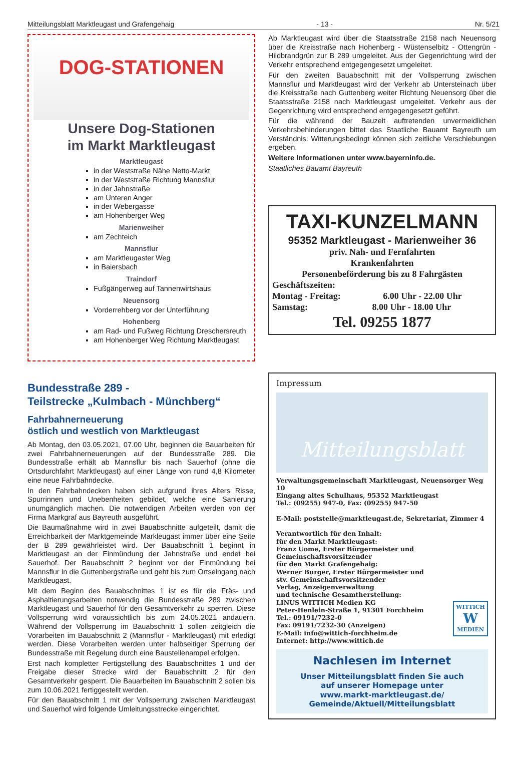Mitteilungsblatt Marktleugast und Grafengehaig - 13 - Nr. 5/21
DOG-STATIONEN
Unsere Dog-Stationen
im Markt Marktleugast
Marktleugast
in der Weststraße Nähe Netto-Markt
in der Weststraße Richtung Mannsflur
in der Jahnstraße
am Unteren Anger
in der Webergasse
am Hohenberger Weg
Marienweiher
am Zechteich
Mannsflur
am Marktleugaster Weg
in Baiersbach
Traindorf
Fußgängerweg auf Tannenwirtshaus
Neuensorg
Vorderrehberg vor der Unterführung
Hohenberg
am Rad- und Fußweg Richtung Dreschersreuth
am Hohenberger Weg Richtung Marktleugast
Bundesstraße 289 -
Teilstrecke „Kulmbach - Münchberg“
Fahrbahnerneuerung
östlich und westlich von Marktleugast
Ab Montag, den 03.05.2021, 07.00 Uhr, beginnen die Bauarbeiten für zwei Fahrbahnerneuerungen auf der Bundesstraße 289. Die Bundesstraße erhält ab Mannsflur bis nach Sauerhof (ohne die Ortsdurchfahrt Marktleugast) auf einer Länge von rund 4,8 Kilometer eine neue Fahrbahndecke.
In den Fahrbahndecken haben sich aufgrund ihres Alters Risse, Spurrinnen und Unebenheiten gebildet, welche eine Sanierung unumgänglich machen. Die notwendigen Arbeiten werden von der Firma Markgraf aus Bayreuth ausgeführt.
Die Baumaßnahme wird in zwei Bauabschnitte aufgeteilt, damit die Erreichbarkeit der Marktgemeinde Markleugast immer über eine Seite der B 289 gewährleistet wird. Der Bauabschnitt 1 beginnt in Marktleugast an der Einmündung der Jahnstraße und endet bei Sauerhof. Der Bauabschnitt 2 beginnt vor der Einmündung bei Mannsflur in die Guttenbergstraße und geht bis zum Ortseingang nach Marktleugast.
Mit dem Beginn des Bauabschnittes 1 ist es für die Fräs- und Asphaltierungsarbeiten notwendig die Bundesstraße 289 zwischen Marktleugast und Sauerhof für den Gesamtverkehr zu sperren. Diese Vollsperrung wird voraussichtlich bis zum 24.05.2021 andauern. Während der Vollsperrung im Bauabschnitt 1 sollen zeitgleich die Vorarbeiten im Bauabschnitt 2 (Mannsflur - Marktleugast) mit erledigt werden. Diese Vorarbeiten werden unter halbseitiger Sperrung der Bundesstraße mit Regelung durch eine Baustellenampel erfolgen.
Erst nach kompletter Fertigstellung des Bauabschnittes 1 und der Freigabe dieser Strecke wird der Bauabschnitt 2 für den Gesamtverkehr gesperrt. Die Bauarbeiten im Bauabschnitt 2 sollen bis zum 10.06.2021 fertiggestellt werden.
Für den Bauabschnitt 1 mit der Vollsperrung zwischen Marktleugast und Sauerhof wird folgende Umleitungsstrecke eingerichtet.
Ab Marktleugast wird über die Staatsstraße 2158 nach Neuensorg über die Kreisstraße nach Hohenberg - Wüstenselbitz - Ottengrün - Hildbrandgrün zur B 289 umgeleitet. Aus der Gegenrichtung wird der Verkehr entsprechend entgegengesetzt umgeleitet.
Für den zweiten Bauabschnitt mit der Vollsperrung zwischen Mannsflur und Marktleugast wird der Verkehr ab Untersteinach über die Kreisstraße nach Guttenberg weiter Richtung Neuensorg über die Staatsstraße 2158 nach Marktleugast umgeleitet. Verkehr aus der Gegenrichtung wird entsprechend entgegengesetzt geführt.
Für die während der Bauzeit auftretenden unvermeidlichen Verkehrsbehinderungen bittet das Staatliche Bauamt Bayreuth um Verständnis. Witterungsbedingt können sich zeitliche Verschiebungen ergeben.
Weitere Informationen unter www.bayerninfo.de.
Staatliches Bauamt Bayreuth
TAXI-KUNZELMANN
95352 Marktleugast - Marienweiher 36
priv. Nah- und Fernfahrten
Krankenfahrten
Personenbeförderung bis zu 8 Fahrgästen
Geschäftszeiten:
Montag - Freitag: 6.00 Uhr - 22.00 Uhr
Samstag: 8.00 Uhr - 18.00 Uhr
Tel. 09255 1877
Impressum
Mitteilungsblatt
Verwaltungsgemeinschaft Marktleugast, Neuensorger Weg 10
Eingang altes Schulhaus, 95352 Marktleugast
Tel.: (09255) 947-0, Fax: (09255) 947-50
E-Mail: poststelle@marktleugast.de, Sekretariat, Zimmer 4
Verantwortlich für den Inhalt:
für den Markt Marktleugast:
Franz Uome, Erster Bürgermeister und Gemeinschaftsvorsitzender
für den Markt Grafengehaig:
Werner Burger, Erster Bürgermeister und
stv. Gemeinschaftsvorsitzender
Verlag, Anzeigenverwaltung
und technische Gesamtherstellung:
LINUS WITTICH Medien KG
Peter-Henlein-Straße 1, 91301 Forchheim
Tel.: 09191/7232-0
Fax: 09191/7232-30 (Anzeigen)
E-Mail: info@wittich-forchheim.de
Internet: http://www.wittich.de
WITTICH
W
MEDIEN
Nachlesen im Internet
Unser Mitteilungsblatt finden Sie auch
auf unserer Homepage unter
www.markt-marktleugast.de/
Gemeinde/Aktuell/Mitteilungsblatt